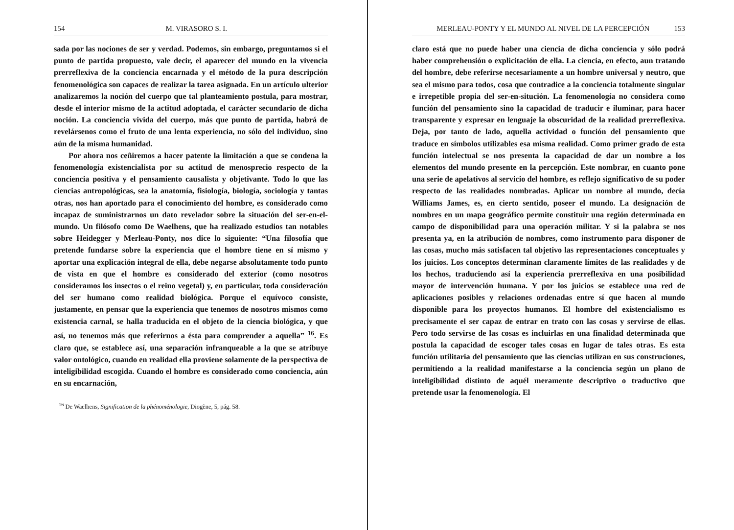154 M. VIRASORO S. I.
sada por las nociones de ser y verdad. Podemos, sin embargo, preguntamos si el punto de partida propuesto, vale decir, el aparecer del mundo en la vivencia prerreflexiva de la conciencia encarnada y el método de la pura descripción fenomenológica son capaces de realizar la tarea asignada. En un artículo ulterior analizaremos la noción del cuerpo que tal planteamiento postula, para mostrar, desde el interior mismo de la actitud adoptada, el carácter secundario de dicha noción. La conciencia vivida del cuerpo, más que punto de partida, habrá de revelársenos como el fruto de una lenta experiencia, no sólo del individuo, sino aún de la misma humanidad.
Por ahora nos ceñiremos a hacer patente la limitación a que se condena la fenomenología existencialista por su actitud de menosprecio respecto de la conciencia positiva y el pensamiento causalista y objetivante. Todo lo que las ciencias antropológicas, sea la anatomía, fisiología, biología, sociología y tantas otras, nos han aportado para el conocimiento del hombre, es considerado como incapaz de suministrarnos un dato revelador sobre la situación del ser-en-el-mundo. Un filósofo como De Waelhens, que ha realizado estudios tan notables sobre Heidegger y Merleau-Ponty, nos dice lo siguiente: “Una filosofía que pretende fundarse sobre la experiencia que el hombre tiene en sí mismo y aportar una explicación integral de ella, debe negarse absolutamente todo punto de vista en que el hombre es considerado del exterior (como nosotros consideramos los insectos o el reino vegetal) y, en particular, toda consideración del ser humano como realidad biológica. Porque el equívoco consiste, justamente, en pensar que la experiencia que tenemos de nosotros mismos como existencia carnal, se halla traducida en el objeto de la ciencia biológica, y que así, no tenemos más que referirnos a ésta para comprender a aquella” <sup>16</sup>. Es claro que, se establece así, una separación infranqueable a la que se atribuye valor ontológico, cuando en realidad ella proviene solamente de la perspectiva de inteligibilidad escogida. Cuando el hombre es considerado como conciencia, aún en su encarnación,
<sup>16</sup> De Waelhens, Signification de la phénoménologie, Diogène, 5, pág. 58.
MERLEAU-PONTY Y EL MUNDO AL NIVEL DE LA PERCEPCIÓN 153
claro está que no puede haber una ciencia de dicha conciencia y sólo podrá haber comprehensión o explicitación de ella. La ciencia, en efecto, aun tratando del hombre, debe referirse necesariamente a un hombre universal y neutro, que sea el mismo para todos, cosa que contradice a la conciencia totalmente singular e irrepetible propia del ser-en-situción. La fenomenología no considera como función del pensamiento sino la capacidad de traducir e iluminar, para hacer transparente y expresar en lenguaje la obscuridad de la realidad prerreflexiva. Deja, por tanto de lado, aquella actividad o función del pensamiento que traduce en símbolos utilizables esa misma realidad. Como primer grado de esta función intelectual se nos presenta la capacidad de dar un nombre a los elementos del mundo presente en la percepción. Este nombrar, en cuanto pone una serie de apelativos al servicio del hombre, es reflejo significativo de su poder respecto de las realidades nombradas. Aplicar un nombre al mundo, decía Williams James, es, en cierto sentido, poseer el mundo. La designación de nombres en un mapa geográfico permite constituir una región determinada en campo de disponibilidad para una operación militar. Y si la palabra se nos presenta ya, en la atribución de nombres, como instrumento para disponer de las cosas, mucho más satisfacen tal objetivo las representaciones conceptuales y los juicios. Los conceptos determinan claramente límites de las realidades y de los hechos, traduciendo así la experiencia prerreflexiva en una posibilidad mayor de intervención humana. Y por los juicios se establece una red de aplicaciones posibles y relaciones ordenadas entre sí que hacen al mundo disponible para los proyectos humanos. El hombre del existencialismo es precisamente el ser capaz de entrar en trato con las cosas y servirse de ellas. Pero todo servirse de las cosas es incluirlas en una finalidad determinada que postula la capacidad de escoger tales cosas en lugar de tales otras. Es esta función utilitaria del pensamiento que las ciencias utilizan en sus construciones, permitiendo a la realidad manifestarse a la conciencia según un plano de inteligibilidad distinto de aquél meramente descriptivo o traductivo que pretende usar la fenomenología. El